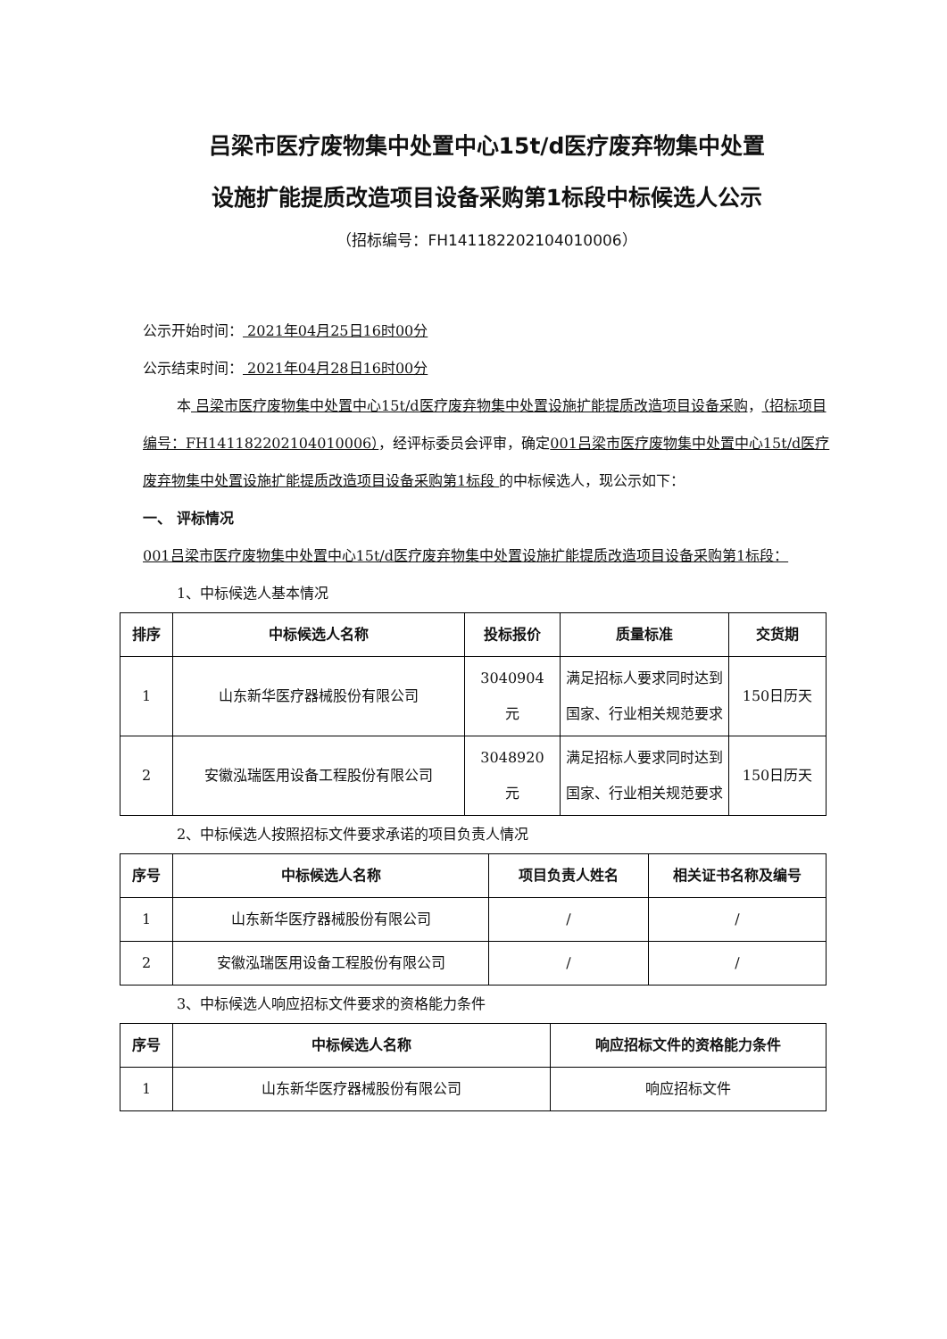吕梁市医疗废物集中处置中心15t/d医疗废弃物集中处置
设施扩能提质改造项目设备采购第1标段中标候选人公示
（招标编号：FH141182202104010006）
公示开始时间： 2021年04月25日16时00分
公示结束时间： 2021年04月28日16时00分
本 吕梁市医疗废物集中处置中心15t/d医疗废弃物集中处置设施扩能提质改造项目设备采购，（招标项目编号：FH141182202104010006），经评标委员会评审，确定001吕梁市医疗废物集中处置中心15t/d医疗废弃物集中处置设施扩能提质改造项目设备采购第1标段 的中标候选人，现公示如下：
一、 评标情况
001吕梁市医疗废物集中处置中心15t/d医疗废弃物集中处置设施扩能提质改造项目设备采购第1标段：
1、中标候选人基本情况
| 排序 | 中标候选人名称 | 投标报价 | 质量标准 | 交货期 |
| --- | --- | --- | --- | --- |
| 1 | 山东新华医疗器械股份有限公司 | 3040904 元 | 满足招标人要求同时达到国家、行业相关规范要求 | 150日历天 |
| 2 | 安徽泓瑞医用设备工程股份有限公司 | 3048920 元 | 满足招标人要求同时达到国家、行业相关规范要求 | 150日历天 |
2、中标候选人按照招标文件要求承诺的项目负责人情况
| 序号 | 中标候选人名称 | 项目负责人姓名 | 相关证书名称及编号 |
| --- | --- | --- | --- |
| 1 | 山东新华医疗器械股份有限公司 | / | / |
| 2 | 安徽泓瑞医用设备工程股份有限公司 | / | / |
3、中标候选人响应招标文件要求的资格能力条件
| 序号 | 中标候选人名称 | 响应招标文件的资格能力条件 |
| --- | --- | --- |
| 1 | 山东新华医疗器械股份有限公司 | 响应招标文件 |